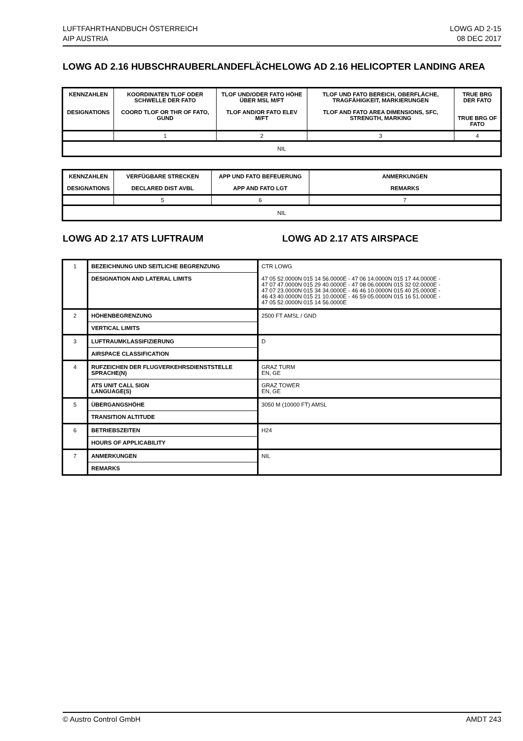LUFTFAHRTHANDBUCH ÖSTERREICH
AIP AUSTRIA
LOWG AD 2-15
08 DEC 2017
LOWG AD 2.16 HUBSCHRAUBERLANDEFLÄCHE LOWG AD 2.16 HELICOPTER LANDING AREA
| KENNZAHLEN DESIGNATIONS | KOORDINATEN TLOF ODER SCHWELLE DER FATO COORD TLOF OR THR OF FATO, GUND | TLOF UND/ODER FATO HÖHE ÜBER MSL M/FT TLOF AND/OR FATO ELEV M/FT | TLOF UND FATO BEREICH, OBERFLÄCHE, TRAGFÄHIGKEIT, MARKIERUNGEN TLOF AND FATO AREA DIMENSIONS, SFC, STRENGTH, MARKING | TRUE BRG DER FATO TRUE BRG OF FATO |
| | 1 | 2 | 3 | 4 |
| NIL | | | | |
| KENNZAHLEN DESIGNATIONS | VERFÜGBARE STRECKEN DECLARED DIST AVBL | APP UND FATO BEFEUERUNG APP AND FATO LGT | ANMERKUNGEN REMARKS |
| | 5 | 6 | 7 |
| NIL | | | |
LOWG AD 2.17 ATS LUFTRAUM LOWG AD 2.17 ATS AIRSPACE
| 1 | BEZEICHNUNG UND SEITLICHE BEGRENZUNG | CTR LOWG |
| | DESIGNATION AND LATERAL LIMITS | 47 05 52.0000N 015 14 56.0000E - 47 06 14.0000N 015 17 44.0000E - 47 07 47.0000N 015 29 40.0000E - 47 08 06.0000N 015 32 02.0000E - 47 07 23.0000N 015 34 34.0000E - 46 46 10.0000N 015 40 25.0000E - 46 43 40.0000N 015 21 10.0000E - 46 59 05.0000N 015 16 51.0000E - 47 05 52.0000N 015 14 56.0000E |
| 2 | HÖHENBEGRENZUNG | 2500 FT AMSL / GND |
| | VERTICAL LIMITS | |
| 3 | LUFTRAUMKLASSIFIZIERUNG | D |
| | AIRSPACE CLASSIFICATION | |
| 4 | RUFZEICHEN DER FLUGVERKEHRSDIENSTSTELLE SPRACHE(N) | GRAZ TURM EN, GE |
| | ATS UNIT CALL SIGN LANGUAGE(S) | GRAZ TOWER EN, GE |
| 5 | ÜBERGANGSHÖHE | 3050 M (10000 FT) AMSL |
| | TRANSITION ALTITUDE | |
| 6 | BETRIEBSZEITEN | H24 |
| | HOURS OF APPLICABILITY | |
| 7 | ANMERKUNGEN | NIL |
| | REMARKS | |
© Austro Control GmbH AMDT 243